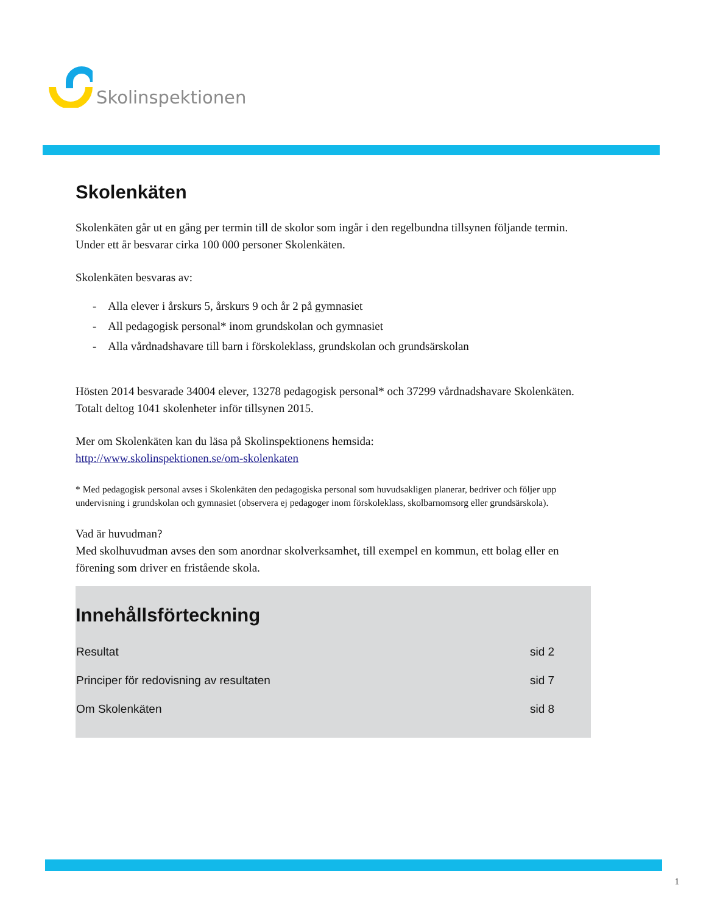Skolinspektionen
Skolenkäten
Skolenkäten går ut en gång per termin till de skolor som ingår i den regelbundna tillsynen följande termin. Under ett år besvarar cirka 100 000 personer Skolenkäten.
Skolenkäten besvaras av:
- Alla elever i årskurs 5, årskurs 9 och år 2 på gymnasiet
- All pedagogisk personal* inom grundskolan och gymnasiet
- Alla vårdnadshavare till barn i förskoleklass, grundskolan och grundsärskolan
Hösten 2014 besvarade 34004 elever, 13278 pedagogisk personal* och 37299 vårdnadshavare Skolenkäten. Totalt deltog 1041 skolenheter inför tillsynen 2015.
Mer om Skolenkäten kan du läsa på Skolinspektionens hemsida:
http://www.skolinspektionen.se/om-skolenkaten
* Med pedagogisk personal avses i Skolenkäten den pedagogiska personal som huvudsakligen planerar, bedriver och följer upp undervisning i grundskolan och gymnasiet (observera ej pedagoger inom förskoleklass, skolbarnomsorg eller grundsärskola).
Vad är huvudman?
Med skolhuvudman avses den som anordnar skolverksamhet, till exempel en kommun, ett bolag eller en förening som driver en fristående skola.
Innehållsförteckning
| Resultat | sid 2 |
| Principer för redovisning av resultaten | sid 7 |
| Om Skolenkäten | sid 8 |
1